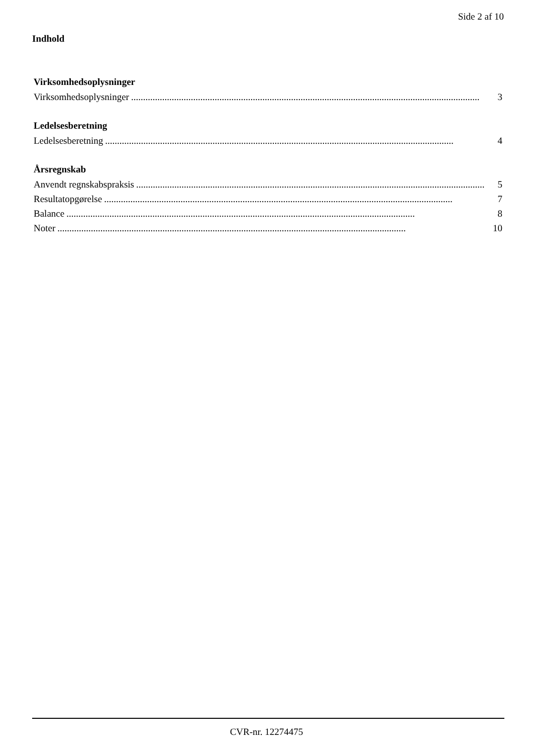Side 2 af 10
Indhold
Virksomhedsoplysninger
Virksomhedsoplysninger.................................................................................................................................................. 3
Ledelsesberetning
Ledelsesberetning.................................................................................................................................................. 4
Årsregnskab
Anvendt regnskabspraksis.................................................................................................................................................. 5
Resultatopgørelse.................................................................................................................................................. 7
Balance.................................................................................................................................................. 8
Noter.................................................................................................................................................. 10
CVR-nr. 12274475